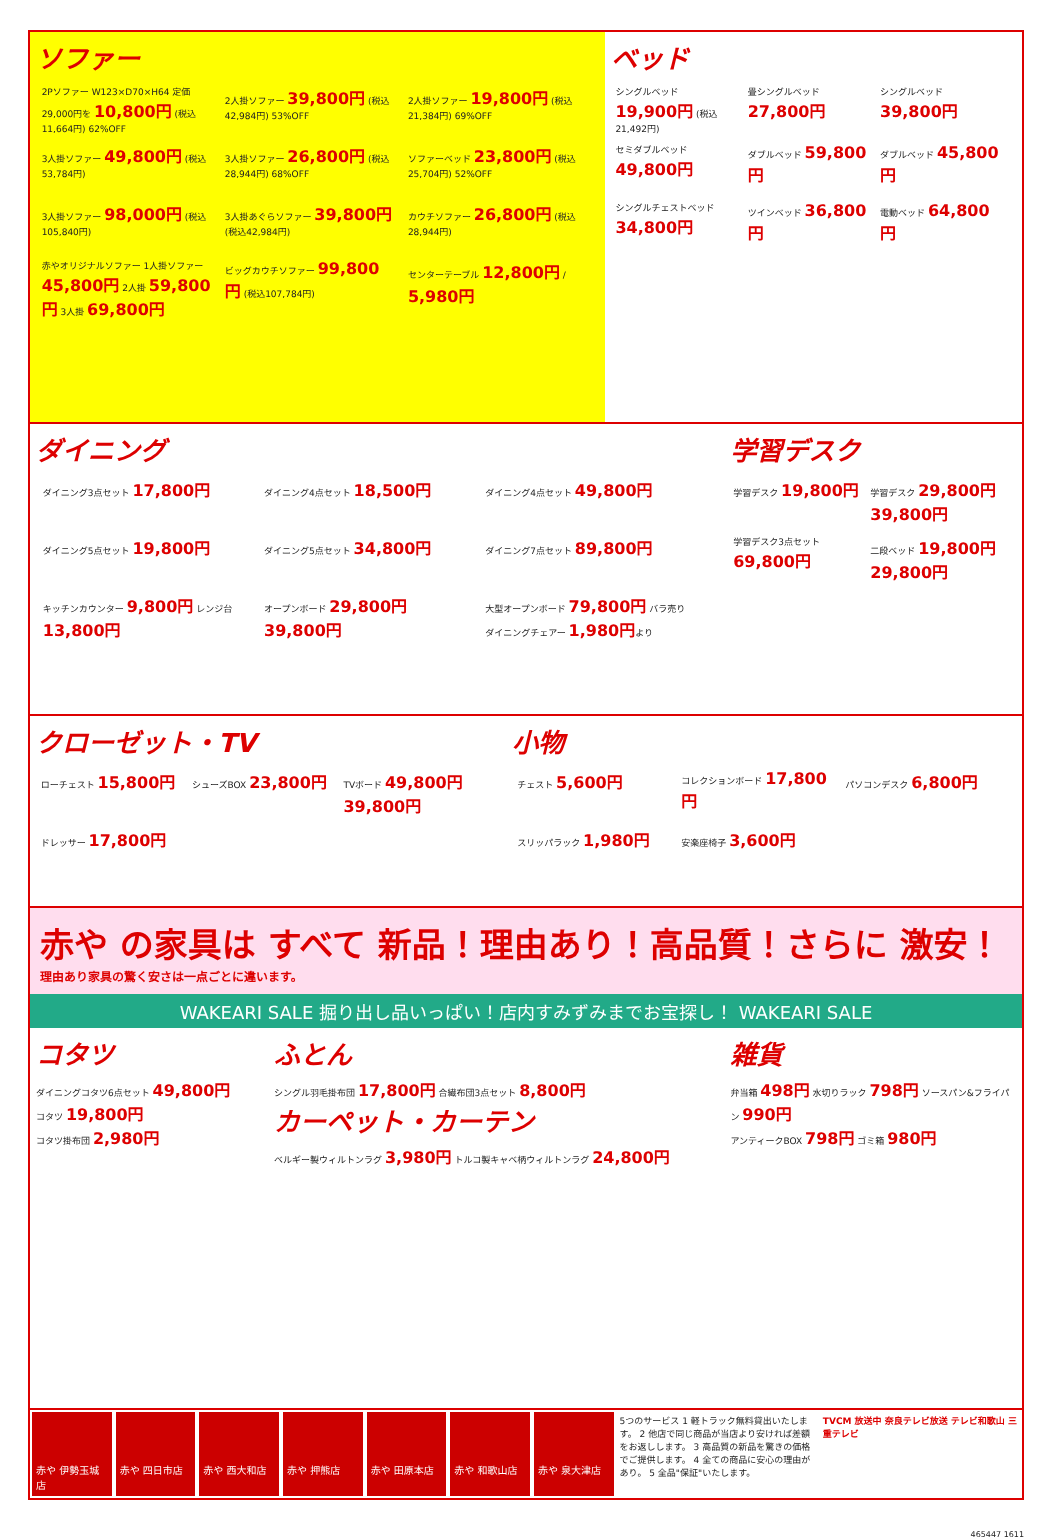ソファー
2Pソファー W123×D70×H64 定価29,000円を 10,800円 (税込11,664円) 62%OFF
2人掛ソファー 39,800円 (税込42,984円) 53%OFF
2人掛ソファー 19,800円 (税込21,384円) 69%OFF
3人掛ソファー 49,800円 (税込53,784円)
3人掛ソファー 26,800円 (税込28,944円) 68%OFF
ソファーベッド 23,800円 (税込25,704円) 52%OFF
3人掛ソファー 98,000円 (税込105,840円)
3人掛あぐらソファー 39,800円 (税込42,984円)
カウチソファー 26,800円 (税込28,944円)
赤やオリジナルソファー 1人掛ソファー 45,800円 2人掛 59,800円 3人掛 69,800円
ビッグカウチソファー 99,800円 (税込107,784円)
センターテーブル 12,800円 / 5,980円
ベッド
シングルベッド 19,900円 (税込21,492円)
畳シングルベッド 27,800円
シングルベッド 39,800円
セミダブルベッド 49,800円
ダブルベッド 59,800円
ダブルベッド 45,800円
シングルチェストベッド 34,800円
ツインベッド 36,800円
電動ベッド 64,800円
ダイニング
ダイニング3点セット 17,800円
ダイニング4点セット 18,500円
ダイニング4点セット 49,800円
ダイニング5点セット 19,800円
ダイニング5点セット 34,800円
ダイニング7点セット 89,800円
キッチンカウンター 9,800円 レンジ台 13,800円
オープンボード 29,800円 39,800円
大型オープンボード 79,800円 バラ売りダイニングチェアー 1,980円より
学習デスク
学習デスク 19,800円
学習デスク 29,800円 39,800円
学習デスク3点セット 69,800円
二段ベッド 19,800円 29,800円
クローゼット・TV
ローチェスト 15,800円
シューズBOX 23,800円
TVボード 49,800円 39,800円
ドレッサー 17,800円
小物
チェスト 5,600円
コレクションボード 17,800円
パソコンデスク 6,800円
スリッパラック 1,980円
安楽座椅子 3,600円
赤や の家具は すべて 新品！理由あり！高品質！さらに 激安！
理由あり家具の驚く安さは一点ごとに違います。
WAKEARI SALE 掘り出し品いっぱい！店内すみずみまでお宝探し！ WAKEARI SALE
コタツ
ダイニングコタツ6点セット 49,800円
コタツ 19,800円
コタツ掛布団 2,980円
ふとん
シングル羽毛掛布団 17,800円 合繊布団3点セット 8,800円
カーペット・カーテン
ベルギー製ウィルトンラグ 3,980円 トルコ製キャベ柄ウィルトンラグ 24,800円
雑貨
弁当箱 498円 水切りラック 798円 ソースパン&フライパン 990円
アンティークBOX 798円 ゴミ箱 980円
赤や 伊勢玉城店 赤や 四日市店 赤や 西大和店 赤や 押熊店 赤や 田原本店 赤や 和歌山店 赤や 泉大津店
5つのサービス 1 軽トラック無料貸出いたします。 2 他店で同じ商品が当店より安ければ差額をお返しします。 3 高品質の新品を驚きの価格でご提供します。 4 全ての商品に安心の理由があり。 5 全品"保証"いたします。
TVCM 放送中 奈良テレビ放送 テレビ和歌山 三重テレビ
465447 1611